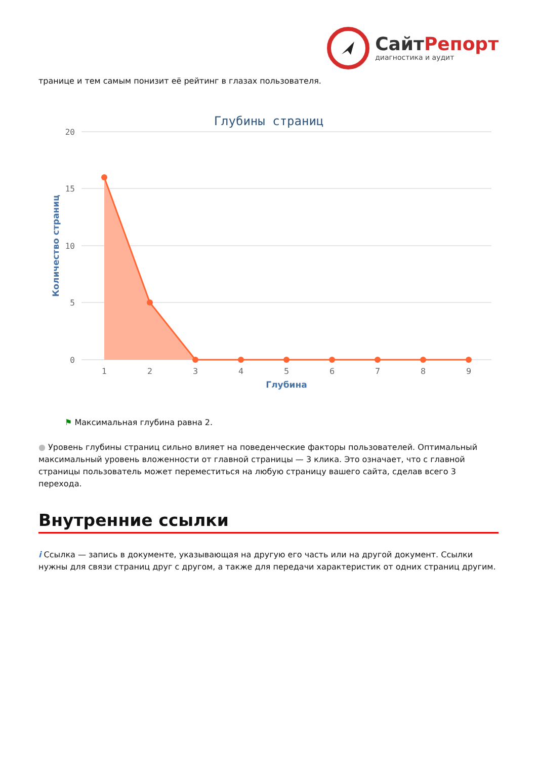СайтРепорт
диагностика и аудит
транице и тем самым понизит её рейтинг в глазах пользователя.
Глубины страниц
20
15
10
5
0
Количество страниц
1
2
3
4
5
6
7
8
9
Глубина
⚑ Максимальная глубина равна 2.
● Уровень глубины страниц сильно влияет на поведенческие факторы пользователей. Оптимальный максимальный уровень вложенности от главной страницы — 3 клика. Это означает, что с главной страницы пользователь может переместиться на любую страницу вашего сайта, сделав всего 3 перехода.
Внутренние ссылки
i Ссылка — запись в документе, указывающая на другую его часть или на другой документ. Ссылки нужны для связи страниц друг с другом, а также для передачи характеристик от одних страниц другим.